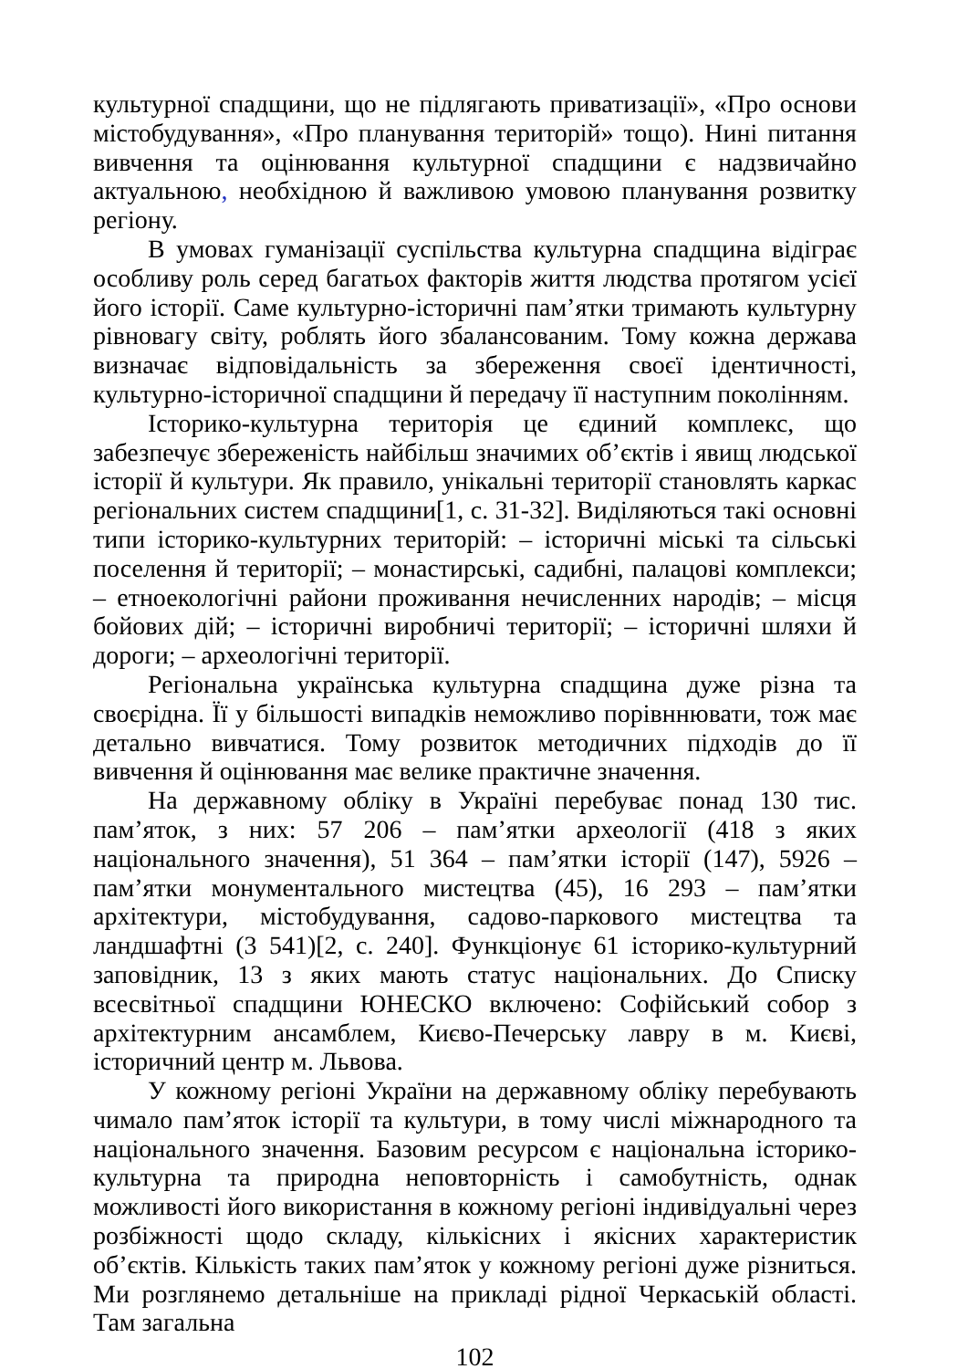культурної спадщини, що не підлягають приватизації», «Про основи містобудування», «Про планування територій» тощо). Нині питання вивчення та оцінювання культурної спадщини є надзвичайно актуальною, необхідною й важливою умовою планування розвитку регіону.
В умовах гуманізації суспільства культурна спадщина відіграє особливу роль серед багатьох факторів життя людства протягом усієї його історії. Саме культурно-історичні пам’ятки тримають культурну рівновагу світу, роблять його збалансованим. Тому кожна держава визначає відповідальність за збереження своєї ідентичності, культурно-історичної спадщини й передачу її наступним поколінням.
Історико-культурна територія це єдиний комплекс, що забезпечує збереженість найбільш значимих об’єктів і явищ людської історії й культури. Як правило, унікальні території становлять каркас регіональних систем спадщини[1, с. 31-32]. Виділяються такі основні типи історико-культурних територій: – історичні міські та сільські поселення й території; – монастирські, садибні, палацові комплекси; – етноекологічні райони проживання нечисленних народів; – місця бойових дій; – історичні виробничі території; – історичні шляхи й дороги; – археологічні території.
Регіональна українська культурна спадщина дуже різна та своєрідна. Її у більшості випадків неможливо порівннювати, тож має детально вивчатися. Тому розвиток методичних підходів до її вивчення й оцінювання має велике практичне значення.
На державному обліку в Україні перебуває понад 130 тис. пам’яток, з них: 57 206 – пам’ятки археології (418 з яких національного значення), 51 364 – пам’ятки історії (147), 5926 – пам’ятки монументального мистецтва (45), 16 293 – пам’ятки архітектури, містобудування, садово-паркового мистецтва та ландшафтні (3 541)[2, с. 240]. Функціонує 61 історико-культурний заповідник, 13 з яких мають статус національних. До Списку всесвітньої спадщини ЮНЕСКО включено: Софійський собор з архітектурним ансамблем, Києво-Печерську лавру в м. Києві, історичний центр м. Львова.
У кожному регіоні України на державному обліку перебувають чимало пам’яток історії та культури, в тому числі міжнародного та національного значення. Базовим ресурсом є національна історико-культурна та природна неповторність і самобутність, однак можливості його використання в кожному регіоні індивідуальні через розбіжності щодо складу, кількісних і якісних характеристик об’єктів. Кількість таких пам’яток у кожному регіоні дуже різниться. Ми розглянемо детальніше на прикладі рідної Черкаській області. Там загальна
102